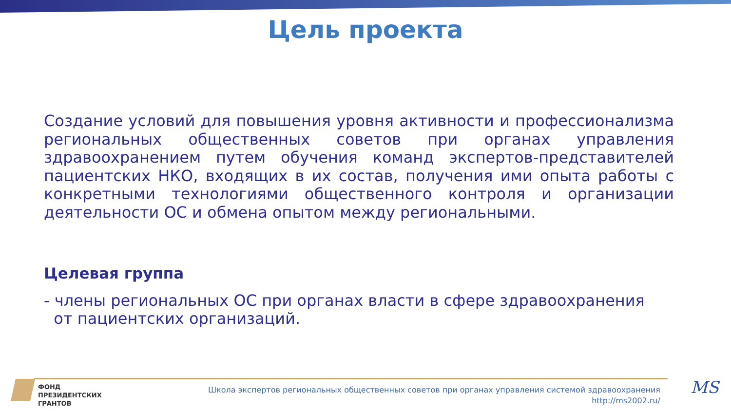Цель проекта
Создание условий для повышения уровня активности и профессионализма региональных общественных советов при органах управления здравоохранением путем обучения команд экспертов-представителей пациентских НКО, входящих в их состав, получения ими опыта работы с конкретными технологиями общественного контроля и организации деятельности ОС и обмена опытом между региональными.
Целевая группа
- члены региональных ОС при органах власти в сфере здравоохранения
от пациентских организаций.
ФОНД
ПРЕЗИДЕНТСКИХ
ГРАНТОВ
Школа экспертов региональных общественных советов при органах управления системой здравоохранения
http://ms2002.ru/
MS